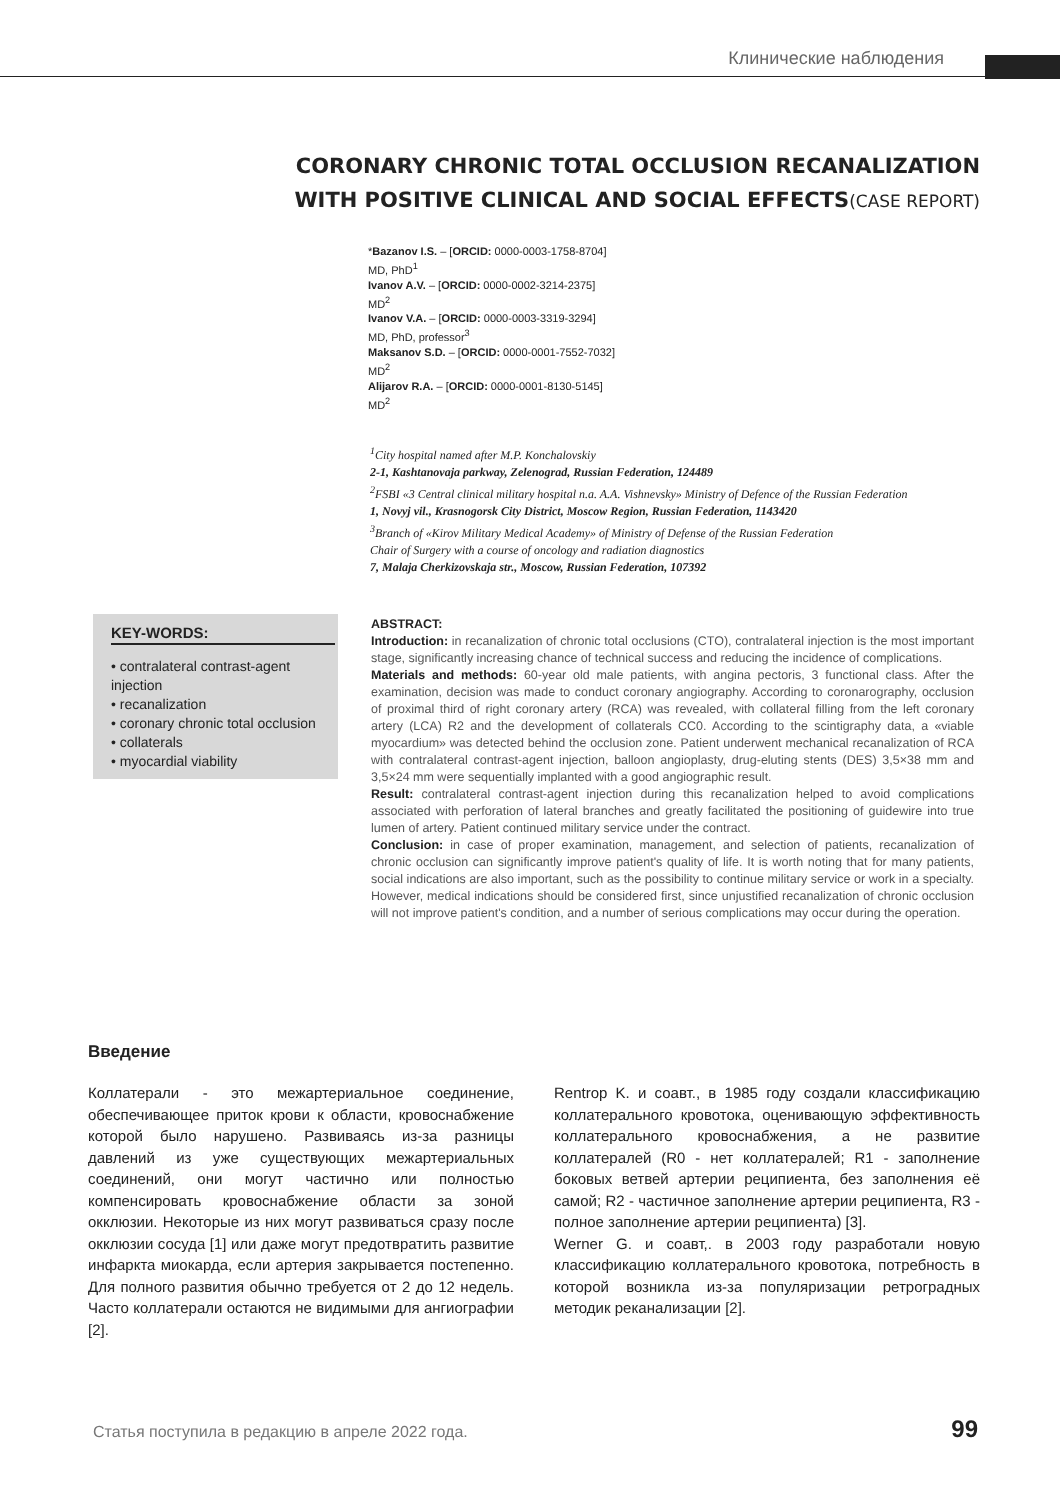Клинические наблюдения
CORONARY CHRONIC TOTAL OCCLUSION RECANALIZATION
WITH POSITIVE CLINICAL AND SOCIAL EFFECTS(CASE REPORT)
*Bazanov I.S. – [ORCID: 0000-0003-1758-8704]
MD, PhD<sup>1</sup>
Ivanov A.V. – [ORCID: 0000-0002-3214-2375]
MD<sup>2</sup>
Ivanov V.A. – [ORCID: 0000-0003-3319-3294]
MD, PhD, professor<sup>3</sup>
Maksanov S.D. – [ORCID: 0000-0001-7552-7032]
MD<sup>2</sup>
Alijarov R.A. – [ORCID: 0000-0001-8130-5145]
MD<sup>2</sup>
<sup>1</sup> City hospital named after M.P. Konchalovskiy
2-1, Kashtanovaja parkway, Zelenograd, Russian Federation, 124489
<sup>2</sup> FSBI «3 Central clinical military hospital n.a. A.A. Vishnevsky» Ministry of Defence of the Russian Federation
1, Novyj vil., Krasnogorsk City District, Moscow Region, Russian Federation, 1143420
<sup>3</sup> Branch of «Kirov Military Medical Academy» of Ministry of Defense of the Russian Federation
Chair of Surgery with a course of oncology and radiation diagnostics
7, Malaja Cherkizovskaja str., Moscow, Russian Federation, 107392
KEY-WORDS:
• contralateral contrast-agent injection
• recanalization
• coronary chronic total occlusion
• collaterals
• myocardial viability
ABSTRACT:
Introduction: in recanalization of chronic total occlusions (CTO), contralateral injection is the most important stage, significantly increasing chance of technical success and reducing the incidence of complications.
Materials and methods: 60-year old male patients, with angina pectoris, 3 functional class. After the examination, decision was made to conduct coronary angiography. According to coronarography, occlusion of proximal third of right coronary artery (RCA) was revealed, with collateral filling from the left coronary artery (LCA) R2 and the development of collaterals CC0. According to the scintigraphy data, a «viable myocardium» was detected behind the occlusion zone. Patient underwent mechanical recanalization of RCA with contralateral contrast-agent injection, balloon angioplasty, drug-eluting stents (DES) 3,5×38 mm and 3,5×24 mm were sequentially implanted with a good angiographic result.
Result: contralateral contrast-agent injection during this recanalization helped to avoid complications associated with perforation of lateral branches and greatly facilitated the positioning of guidewire into true lumen of artery. Patient continued military service under the contract.
Conclusion: in case of proper examination, management, and selection of patients, recanalization of chronic occlusion can significantly improve patient's quality of life. It is worth noting that for many patients, social indications are also important, such as the possibility to continue military service or work in a specialty. However, medical indications should be considered first, since unjustified recanalization of chronic occlusion will not improve patient's condition, and a number of serious complications may occur during the operation.
Введение
Коллатерали - это межартериальное соединение, обеспечивающее приток крови к области, кровоснабжение которой было нарушено. Развиваясь из-за разницы давлений из уже существующих межартериальных соединений, они могут частично или полностью компенсировать кровоснабжение области за зоной окклюзии. Некоторые из них могут развиваться сразу после окклюзии сосуда [1] или даже могут предотвратить развитие инфаркта миокарда, если артерия закрывается постепенно. Для полного развития обычно требуется от 2 до 12 недель. Часто коллатерали остаются не видимыми для ангиографии [2].
Rentrop K. и соавт., в 1985 году создали классификацию коллатерального кровотока, оценивающую эффективность коллатерального кровоснабжения, а не развитие коллатералей (R0 - нет коллатералей; R1 - заполнение боковых ветвей артерии реципиента, без заполнения её самой; R2 - частичное заполнение артерии реципиента, R3 - полное заполнение артерии реципиента) [3].
Werner G. и соавт,. в 2003 году разработали новую классификацию коллатерального кровотока, потребность в которой возникла из-за популяризации ретроградных методик реканализации [2].
Статья поступила в редакцию в апреле 2022 года. 99